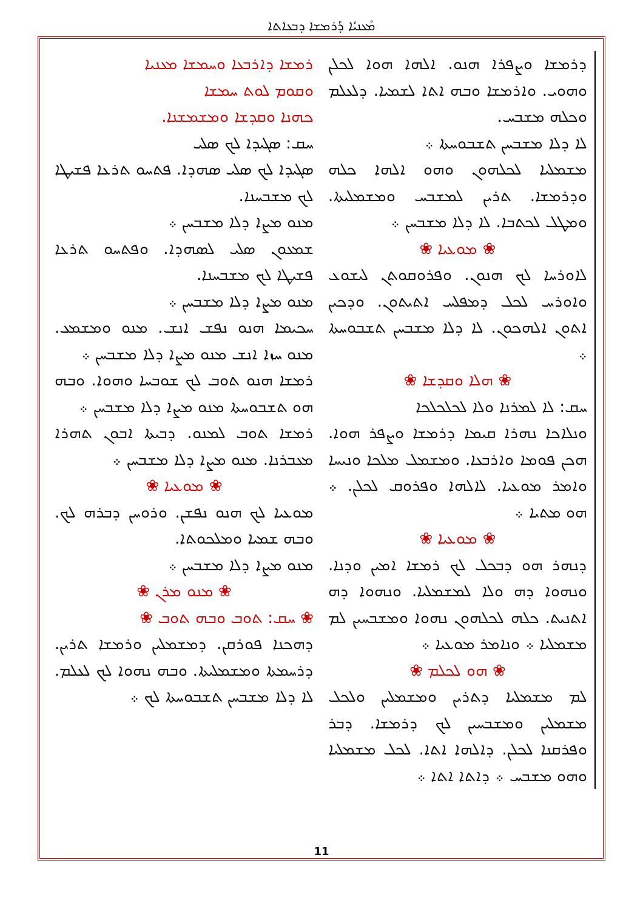ܡܰܥܢܝܳܐ ܕܰܪܡܫܐ ܕܒܥܐܬܐ
ܪܡܫܐ ܕܐܪܒܥܐ ܘܚܡܫܐ ܡܥܢܝܐ
ܘܩܘܡ ܠܘܬ ܚܡܫܐ
ܟܗܢܐ ܘܩܕܫܐ ܘܡܫܡܫܢܐ.
ܚܩ: ܣܓܝܕܐ ܠܟ ܣܠܝ
ܣܓܝܕܐ ܠܟ ܣܠܝ ܣܗܕܐ. ܦܬܚܘ ܬܪܥܐ ܦܫܝܛܐ ܠܟ ܡܫܒܚܢܐ.
ܡܢܘ ܡܨܐ ܕܠܐ ܡܫܒܚܢ ܀
ܫܡܥܘܢ ܣܠܝ ܠܣܗܕܐ. ܘܦܬܚܘ ܬܪܥܐ ܦܫܝܛܐ ܠܟ ܡܫܒܚܢܐ.
ܡܢܘ ܡܨܐ ܕܠܐ ܡܫܒܚܢ ܀
ܚܟܝܡܐ ܗܢܘ ܢܦܫ ܐܢܫ. ܡܢܘ ܘܡܫܡܥ. ܡܢܘ ܚܙܐ ܐܢܫ ܡܢܘ ܡܨܐ ܕܠܐ ܡܫܒܚܢ ܀
ܪܡܫܐ ܗܢܘ ܬܘܒ ܠܟ ܫܘܒܚܐ ܘܗܘܐ. ܘܒܗ ܗܘ ܬܫܒܘܚܬܐ ܡܢܘ ܡܨܐ ܕܠܐ ܡܫܒܚܢ ܀
ܪܡܫܐ ܬܘܒ ܠܡܢܘ. ܕܒܝܬܐ ܐܒܘܢ ܬܗܪܐ ܡܥܒܪܢܐ. ܡܢܘ ܡܨܐ ܕܠܐ ܡܫܒܚܢ ܀
❀ ܡܘܥܝܐ ❀
ܡܘܥܝܐ ܠܟ ܗܢܘ ܢܦܫܢ. ܘܪܘܚܢ ܕܒܪܗ ܠܟ. ܘܒܗ ܫܡܝܐ ܘܡܠܟܘܬܐ.
ܡܢܘ ܡܨܐ ܕܠܐ ܡܫܒܚܢ ܀
❀ ܡܢܘ ܡܪܢ ❀
❀ ܚܩ: ܬܘܒ ܘܒܗ ܬܘܒ ❀
ܕܗܟܢܐ ܦܘܪܩܢ. ܕܡܫܡܠܝܢ ܘܪܡܫܐ ܬܪܝܢ. ܕܪܚܡܬܐ ܘܡܫܡܠܝܬܐ. ܘܒܗ ܢܗܘܐ ܠܟ ܠܥܠܡ. ܠܐ ܕܠܐ ܡܫܒܚܢ ܬܫܒܘܚܬܐ ܠܟ ܀
ܕܪܡܫܐ ܘܨܦܪܐ ܗܢܘ. ܐܠܗܐ ܗܘܐ ܠܟܠܢ ܘܗܘܝ. ܘܐܪܡܫܐ ܘܒܗ ܐܬܐ ܠܫܡܝܐ. ܕܠܥܠܡ ܘܟܠܗ ܡܫܒܚ.
ܠܐ ܕܠܐ ܡܫܒܚܢ ܬܫܒܘܚܬܐ ܀
ܡܫܡܠܝܐ ܠܟܠܗܘܢ ܘܗܘ ܐܠܗܐ ܟܠܗ ܘܕܪܡܫܐ. ܬܪܝܢ ܠܡܫܒܚ ܘܡܫܡܠܝܬܐ. ܘܡܛܠ ܠܟܬܒܐ. ܠܐ ܕܠܐ ܡܫܒܚܢ ܀
❀ ܡܘܥܝܐ ❀
ܠܐܘܪܚܐ ܠܟ ܗܢܘܢ. ܘܦܪܘܩܘܬܢ ܠܝܫܘܥ ܘܐܘܪܚ ܠܟܠ ܕܡܦܠܚ ܐܬܝܬܘܢ. ܘܕܟܝܢ ܐܬܘܢ ܐܠܗܟܘܢ. ܠܐ ܕܠܐ ܡܫܒܚܢ ܬܫܒܘܚܬܐ ܀
❀ ܗܠܐ ܘܩܕܫܐ ❀
ܚܩ: ܠܐ ܠܡܪܢܐ ܘܠܐ ܠܟܠܟܠܟܐ
ܘܢܠܐܟܐ ܢܗܪܐ ܩܝܡܐ ܕܪܡܫܐ ܘܨܦܪ ܗܘܐ. ܗܟܢ ܦܘܡܐ ܘܐܪܒܥܐ. ܘܡܫܡܠ ܡܠܟܐ ܘܢܝܚܐ ܘܐܡܪ ܡܘܥܝܐ. ܠܐܠܗܐ ܘܦܪܘܩ ܠܟܠܢ. ܀ ܗܘ ܡܬܝܐ ܀
❀ ܡܘܥܝܐ ❀
ܕܢܗܪ ܗܘ ܕܒܟܠ ܠܟ ܪܡܫܐ ܐܡܝܢ ܘܕܢܐ. ܘܢܗܘܐ ܕܗ ܘܠܐ ܠܡܫܡܠܝܐ. ܘܢܗܘܐ ܕܗ ܐܬܢܝܬ. ܟܠܗ ܠܟܠܗܘܢ ܢܗܘܐ ܘܡܫܒܚܝܢ ܠܡ ܡܫܡܠܝܐ ܀ ܘܢܐܡܪ ܡܘܥܝܐ ܀
❀ ܗܘ ܠܟܠܡ ❀
ܠܡ ܡܫܡܠܝܐ ܕܬܪܝܢ ܘܡܫܡܠܝܢ ܘܠܟܠ ܡܫܡܠܝܢ ܘܡܫܒܚܝܢ ܠܟ ܕܪܡܫܐ. ܕܒܪ ܘܦܪܩܢܐ ܠܟܠܢ. ܕܐܠܗܐ ܐܬܐ. ܠܟܠ ܡܫܡܠܝܐ ܘܗܘ ܡܫܒܚ ܀ ܕܐܬܐ ܐܬܐ ܀
11